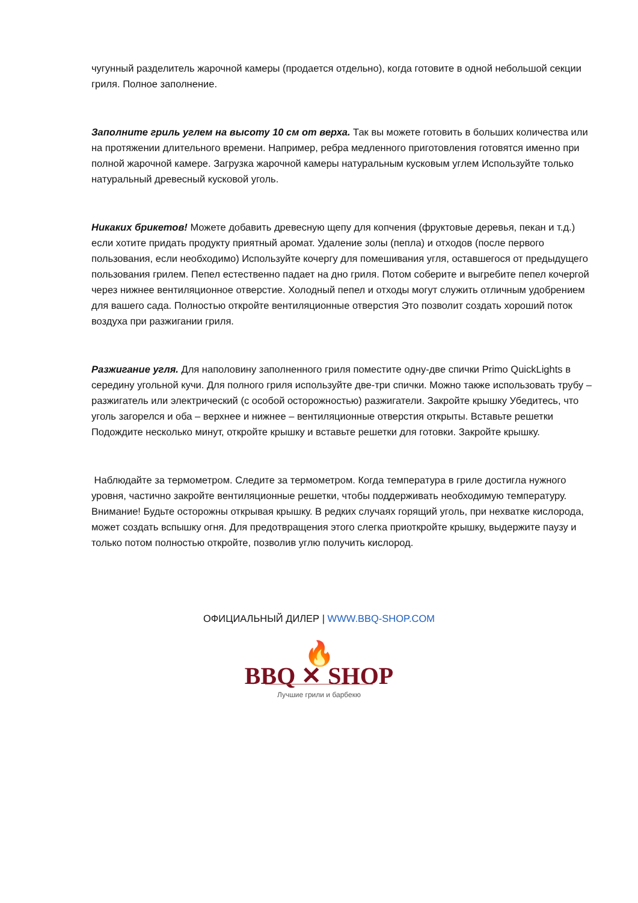чугунный разделитель жарочной камеры (продается отдельно), когда готовите в одной небольшой секции гриля. Полное заполнение.
Заполните гриль углем на высоту 10 см от верха. Так вы можете готовить в больших количества или на протяжении длительного времени. Например, ребра медленного приготовления готовятся именно при полной жарочной камере. Загрузка жарочной камеры натуральным кусковым углем Используйте только натуральный древесный кусковой уголь.
Никаких брикетов! Можете добавить древесную щепу для копчения (фруктовые деревья, пекан и т.д.) если хотите придать продукту приятный аромат. Удаление золы (пепла) и отходов (после первого пользования, если необходимо) Используйте кочергу для помешивания угля, оставшегося от предыдущего пользования грилем. Пепел естественно падает на дно гриля. Потом соберите и выгребите пепел кочергой через нижнее вентиляционное отверстие. Холодный пепел и отходы могут служить отличным удобрением для вашего сада. Полностью откройте вентиляционные отверстия Это позволит создать хороший поток воздуха при разжигании гриля.
Разжигание угля. Для наполовину заполненного гриля поместите одну-две спички Primo QuickLights в середину угольной кучи. Для полного гриля используйте две-три спички. Можно также использовать трубу – разжигатель или электрический (с особой осторожностью) разжигатели. Закройте крышку Убедитесь, что уголь загорелся и оба – верхнее и нижнее – вентиляционные отверстия открыты. Вставьте решетки Подождите несколько минут, откройте крышку и вставьте решетки для готовки. Закройте крышку.
Наблюдайте за термометром. Следите за термометром. Когда температура в гриле достигла нужного уровня, частично закройте вентиляционные решетки, чтобы поддерживать необходимую температуру. Внимание! Будьте осторожны открывая крышку. В редких случаях горящий уголь, при нехватке кислорода, может создать вспышку огня. Для предотвращения этого слегка приоткройте крышку, выдержите паузу и только потом полностью откройте, позволив углю получить кислород.
ОФИЦИАЛЬНЫЙ ДИЛЕР | WWW.BBQ-SHOP.COM
🔥
BBQ ✕ SHOP
Лучшие грили и барбекю